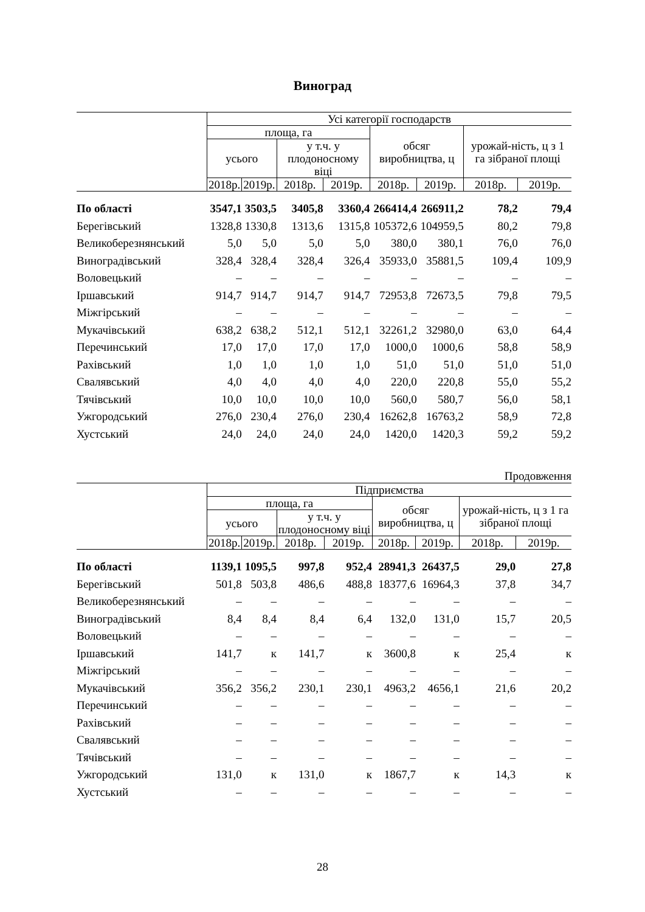Виноград
| | Усі категорії господарств | | | | | | | |
| --- | --- | --- | --- | --- | --- | --- | --- | --- |
| | площа, га | | | | обсяг виробництва, ц | | урожай-ність, ц з 1 га зібраної площі | |
| | усього | | у т.ч. у плодоносному віці | | | | | |
| | 2018р. | 2019р. | 2018р. | 2019р. | 2018р. | 2019р. | 2018р. | 2019р. |
| По області | 3547,1 | 3503,5 | 3405,8 | 3360,4 | 266414,4 | 266911,2 | 78,2 | 79,4 |
| Берегівський | 1328,8 | 1330,8 | 1313,6 | 1315,8 | 105372,6 | 104959,5 | 80,2 | 79,8 |
| Великоберезнянський | 5,0 | 5,0 | 5,0 | 5,0 | 380,0 | 380,1 | 76,0 | 76,0 |
| Виноградівський | 328,4 | 328,4 | 328,4 | 326,4 | 35933,0 | 35881,5 | 109,4 | 109,9 |
| Воловецький | – | – | – | – | – | – | – | – |
| Іршавський | 914,7 | 914,7 | 914,7 | 914,7 | 72953,8 | 72673,5 | 79,8 | 79,5 |
| Міжгірський | – | – | – | – | – | – | – | – |
| Мукачівський | 638,2 | 638,2 | 512,1 | 512,1 | 32261,2 | 32980,0 | 63,0 | 64,4 |
| Перечинський | 17,0 | 17,0 | 17,0 | 17,0 | 1000,0 | 1000,6 | 58,8 | 58,9 |
| Рахівський | 1,0 | 1,0 | 1,0 | 1,0 | 51,0 | 51,0 | 51,0 | 51,0 |
| Свалявський | 4,0 | 4,0 | 4,0 | 4,0 | 220,0 | 220,8 | 55,0 | 55,2 |
| Тячівський | 10,0 | 10,0 | 10,0 | 10,0 | 560,0 | 580,7 | 56,0 | 58,1 |
| Ужгородський | 276,0 | 230,4 | 276,0 | 230,4 | 16262,8 | 16763,2 | 58,9 | 72,8 |
| Хустський | 24,0 | 24,0 | 24,0 | 24,0 | 1420,0 | 1420,3 | 59,2 | 59,2 |
Продовження
| | Підприємства | | | | | | | |
| --- | --- | --- | --- | --- | --- | --- | --- | --- |
| | площа, га | | | | обсяг виробництва, ц | | урожай-ність, ц з 1 га зібраної площі | |
| | усього | | у т.ч. у плодоносному віці | | | | | |
| | 2018р. | 2019р. | 2018р. | 2019р. | 2018р. | 2019р. | 2018р. | 2019р. |
| По області | 1139,1 | 1095,5 | 997,8 | 952,4 | 28941,3 | 26437,5 | 29,0 | 27,8 |
| Берегівський | 501,8 | 503,8 | 486,6 | 488,8 | 18377,6 | 16964,3 | 37,8 | 34,7 |
| Великоберезнянський | – | – | – | – | – | – | – | – |
| Виноградівський | 8,4 | 8,4 | 8,4 | 6,4 | 132,0 | 131,0 | 15,7 | 20,5 |
| Воловецький | – | – | – | – | – | – | – | – |
| Іршавський | 141,7 | к | 141,7 | к | 3600,8 | к | 25,4 | к |
| Міжгірський | – | – | – | – | – | – | – | – |
| Мукачівський | 356,2 | 356,2 | 230,1 | 230,1 | 4963,2 | 4656,1 | 21,6 | 20,2 |
| Перечинський | – | – | – | – | – | – | – | – |
| Рахівський | – | – | – | – | – | – | – | – |
| Свалявський | – | – | – | – | – | – | – | – |
| Тячівський | – | – | – | – | – | – | – | – |
| Ужгородський | 131,0 | к | 131,0 | к | 1867,7 | к | 14,3 | к |
| Хустський | – | – | – | – | – | – | – | – |
28